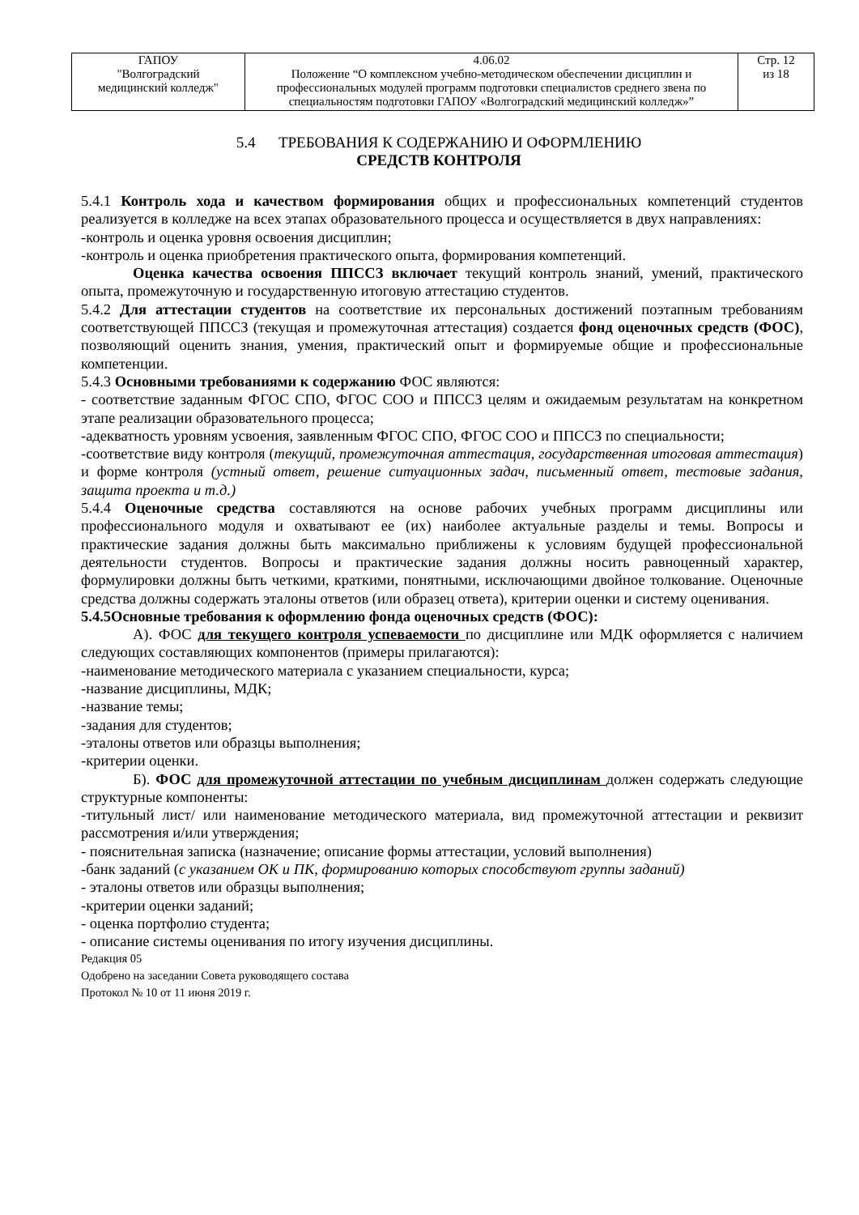| ГАПОУ "Волгоградский медицинский колледж" | 4.06.02 Положение “О комплексном учебно-методическом обеспечении дисциплин и профессиональных модулей программ подготовки специалистов среднего звена по специальностям подготовки ГАПОУ «Волгоградский медицинский колледж»” | Стр. 12 из 18 |
5.4 ТРЕБОВАНИЯ К СОДЕРЖАНИЮ И ОФОРМЛЕНИЮ
СРЕДСТВ КОНТРОЛЯ
5.4.1 Контроль хода и качеством формирования общих и профессиональных компетенций студентов реализуется в колледже на всех этапах образовательного процесса и осуществляется в двух направлениях:
-контроль и оценка уровня освоения дисциплин;
-контроль и оценка приобретения практического опыта, формирования компетенций.
Оценка качества освоения ППССЗ включает текущий контроль знаний, умений, практического опыта, промежуточную и государственную итоговую аттестацию студентов.
5.4.2 Для аттестации студентов на соответствие их персональных достижений поэтапным требованиям соответствующей ППССЗ (текущая и промежуточная аттестация) создается фонд оценочных средств (ФОС), позволяющий оценить знания, умения, практический опыт и формируемые общие и профессиональные компетенции.
5.4.3 Основными требованиями к содержанию ФОС являются:
- соответствие заданным ФГОС СПО, ФГОС СОО и ППССЗ целям и ожидаемым результатам на конкретном этапе реализации образовательного процесса;
-адекватность уровням усвоения, заявленным ФГОС СПО, ФГОС СОО и ППССЗ по специальности;
-соответствие виду контроля (текущий, промежуточная аттестация, государственная итоговая аттестация) и форме контроля (устный ответ, решение ситуационных задач, письменный ответ, тестовые задания, защита проекта и т.д.)
5.4.4 Оценочные средства составляются на основе рабочих учебных программ дисциплины или профессионального модуля и охватывают ее (их) наиболее актуальные разделы и темы. Вопросы и практические задания должны быть максимально приближены к условиям будущей профессиональной деятельности студентов. Вопросы и практические задания должны носить равноценный характер, формулировки должны быть четкими, краткими, понятными, исключающими двойное толкование. Оценочные средства должны содержать эталоны ответов (или образец ответа), критерии оценки и систему оценивания.
5.4.5Основные требования к оформлению фонда оценочных средств (ФОС):
А). ФОС для текущего контроля успеваемости по дисциплине или МДК оформляется с наличием следующих составляющих компонентов (примеры прилагаются):
-наименование методического материала с указанием специальности, курса;
-название дисциплины, МДК;
-название темы;
-задания для студентов;
-эталоны ответов или образцы выполнения;
-критерии оценки.
Б). ФОС для промежуточной аттестации по учебным дисциплинам должен содержать следующие структурные компоненты:
-титульный лист/ или наименование методического материала, вид промежуточной аттестации и реквизит рассмотрения и/или утверждения;
- пояснительная записка (назначение; описание формы аттестации, условий выполнения)
-банк заданий (с указанием ОК и ПК, формированию которых способствуют группы заданий)
- эталоны ответов или образцы выполнения;
-критерии оценки заданий;
- оценка портфолио студента;
- описание системы оценивания по итогу изучения дисциплины.
Редакция 05
Одобрено на заседании Совета руководящего состава
Протокол № 10 от 11 июня 2019 г.